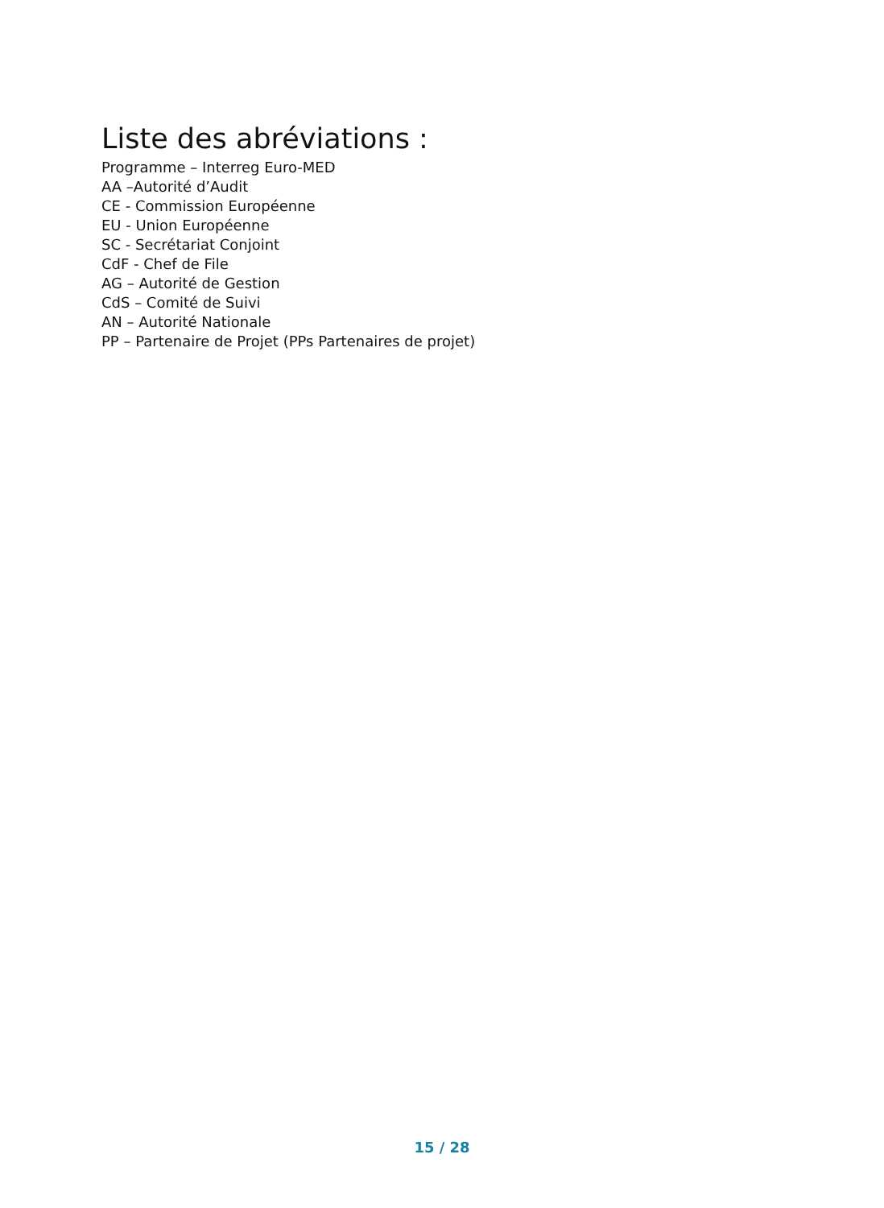Liste des abréviations :
Programme – Interreg Euro-MED
AA –Autorité d’Audit
CE - Commission Européenne
EU - Union Européenne
SC - Secrétariat Conjoint
CdF - Chef de File
AG – Autorité de Gestion
CdS – Comité de Suivi
AN – Autorité Nationale
PP – Partenaire de Projet (PPs Partenaires de projet)
15 / 28